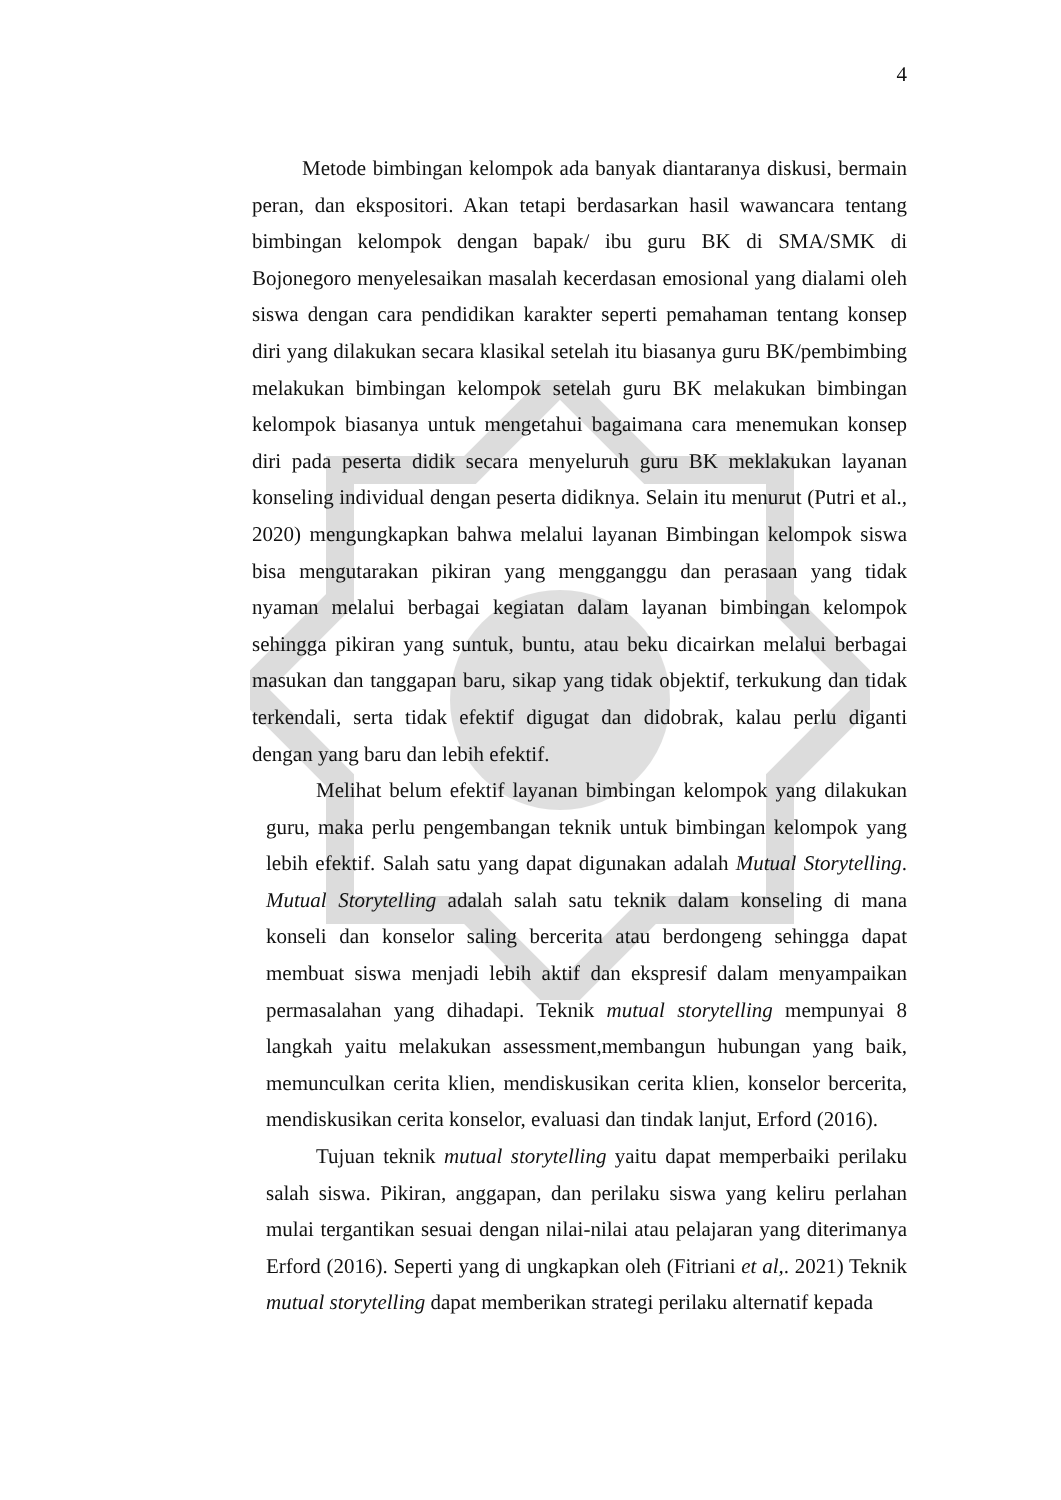4
Metode bimbingan kelompok ada banyak diantaranya diskusi, bermain peran, dan ekspositori. Akan tetapi berdasarkan hasil wawancara tentang bimbingan kelompok dengan bapak/ ibu guru BK di SMA/SMK di Bojonegoro menyelesaikan masalah kecerdasan emosional yang dialami oleh siswa dengan cara pendidikan karakter seperti pemahaman tentang konsep diri yang dilakukan secara klasikal setelah itu biasanya guru BK/pembimbing melakukan bimbingan kelompok setelah guru BK melakukan bimbingan kelompok biasanya untuk mengetahui bagaimana cara menemukan konsep diri pada peserta didik secara menyeluruh guru BK meklakukan layanan konseling individual dengan peserta didiknya. Selain itu menurut (Putri et al., 2020) mengungkapkan bahwa melalui layanan Bimbingan kelompok siswa bisa mengutarakan pikiran yang mengganggu dan perasaan yang tidak nyaman melalui berbagai kegiatan dalam layanan bimbingan kelompok sehingga pikiran yang suntuk, buntu, atau beku dicairkan melalui berbagai masukan dan tanggapan baru, sikap yang tidak objektif, terkukung dan tidak terkendali, serta tidak efektif digugat dan didobrak, kalau perlu diganti dengan yang baru dan lebih efektif.
Melihat belum efektif layanan bimbingan kelompok yang dilakukan guru, maka perlu pengembangan teknik untuk bimbingan kelompok yang lebih efektif. Salah satu yang dapat digunakan adalah Mutual Storytelling. Mutual Storytelling adalah salah satu teknik dalam konseling di mana konseli dan konselor saling bercerita atau berdongeng sehingga dapat membuat siswa menjadi lebih aktif dan ekspresif dalam menyampaikan permasalahan yang dihadapi. Teknik mutual storytelling mempunyai 8 langkah yaitu melakukan assessment,membangun hubungan yang baik, memunculkan cerita klien, mendiskusikan cerita klien, konselor bercerita, mendiskusikan cerita konselor, evaluasi dan tindak lanjut, Erford (2016).
Tujuan teknik mutual storytelling yaitu dapat memperbaiki perilaku salah siswa. Pikiran, anggapan, dan perilaku siswa yang keliru perlahan mulai tergantikan sesuai dengan nilai-nilai atau pelajaran yang diterimanya Erford (2016). Seperti yang di ungkapkan oleh (Fitriani et al,. 2021) Teknik mutual storytelling dapat memberikan strategi perilaku alternatif kepada